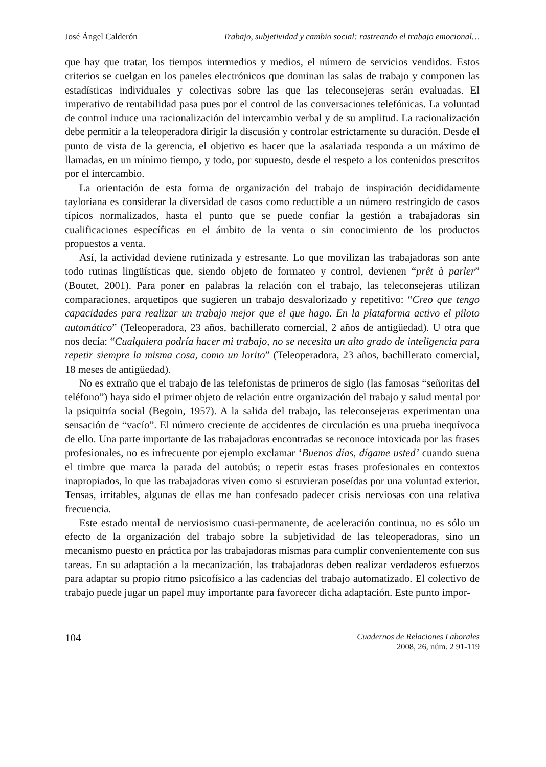José Ángel Calderón Trabajo, subjetividad y cambio social: rastreando el trabajo emocional…
que hay que tratar, los tiempos intermedios y medios, el número de servicios vendidos. Estos criterios se cuelgan en los paneles electrónicos que dominan las salas de trabajo y componen las estadísticas individuales y colectivas sobre las que las teleconsejeras serán evaluadas. El imperativo de rentabilidad pasa pues por el control de las conversaciones telefónicas. La voluntad de control induce una racionalización del intercambio verbal y de su amplitud. La racionalización debe permitir a la teleoperadora dirigir la discusión y controlar estrictamente su duración. Desde el punto de vista de la gerencia, el objetivo es hacer que la asalariada responda a un máximo de llamadas, en un mínimo tiempo, y todo, por supuesto, desde el respeto a los contenidos prescritos por el intercambio.
La orientación de esta forma de organización del trabajo de inspiración decididamente tayloriana es considerar la diversidad de casos como reductible a un número restringido de casos típicos normalizados, hasta el punto que se puede confiar la gestión a trabajadoras sin cualificaciones específicas en el ámbito de la venta o sin conocimiento de los productos propuestos a venta.
Así, la actividad deviene rutinizada y estresante. Lo que movilizan las trabajadoras son ante todo rutinas lingüísticas que, siendo objeto de formateo y control, devienen “prêt à parler” (Boutet, 2001). Para poner en palabras la relación con el trabajo, las teleconsejeras utilizan comparaciones, arquetipos que sugieren un trabajo desvalorizado y repetitivo: “Creo que tengo capacidades para realizar un trabajo mejor que el que hago. En la plataforma activo el piloto automático” (Teleoperadora, 23 años, bachillerato comercial, 2 años de antigüedad). U otra que nos decía: “Cualquiera podría hacer mi trabajo, no se necesita un alto grado de inteligencia para repetir siempre la misma cosa, como un lorito” (Teleoperadora, 23 años, bachillerato comercial, 18 meses de antigüedad).
No es extraño que el trabajo de las telefonistas de primeros de siglo (las famosas “señoritas del teléfono”) haya sido el primer objeto de relación entre organización del trabajo y salud mental por la psiquitría social (Begoin, 1957). A la salida del trabajo, las teleconsejeras experimentan una sensación de “vacío”. El número creciente de accidentes de circulación es una prueba inequívoca de ello. Una parte importante de las trabajadoras encontradas se reconoce intoxicada por las frases profesionales, no es infrecuente por ejemplo exclamar ‘Buenos días, dígame usted’ cuando suena el timbre que marca la parada del autobús; o repetir estas frases profesionales en contextos inapropiados, lo que las trabajadoras viven como si estuvieran poseídas por una voluntad exterior. Tensas, irritables, algunas de ellas me han confesado padecer crisis nerviosas con una relativa frecuencia.
Este estado mental de nerviosismo cuasi-permanente, de aceleración continua, no es sólo un efecto de la organización del trabajo sobre la subjetividad de las teleoperadoras, sino un mecanismo puesto en práctica por las trabajadoras mismas para cumplir convenientemente con sus tareas. En su adaptación a la mecanización, las trabajadoras deben realizar verdaderos esfuerzos para adaptar su propio ritmo psicofísico a las cadencias del trabajo automatizado. El colectivo de trabajo puede jugar un papel muy importante para favorecer dicha adaptación. Este punto impor-
104
Cuadernos de Relaciones Laborales
2008, 26, núm. 2 91-119